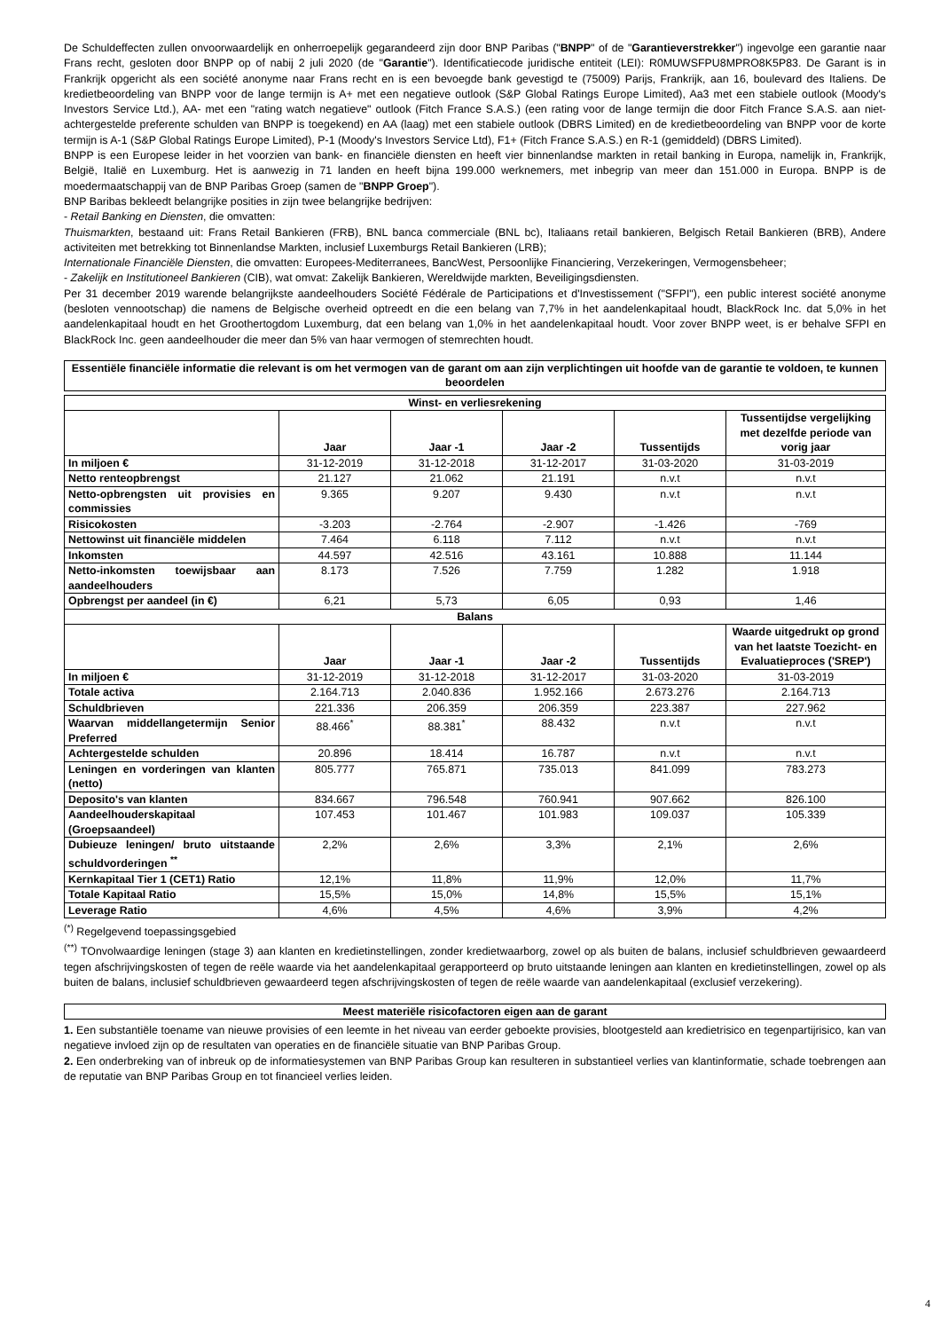De Schuldeffecten zullen onvoorwaardelijk en onherroepelijk gegarandeerd zijn door BNP Paribas ("BNPP" of de "Garantieverstrekker") ingevolge een garantie naar Frans recht, gesloten door BNPP op of nabij 2 juli 2020 (de "Garantie"). Identificatiecode juridische entiteit (LEI): R0MUWSFPU8MPRO8K5P83. De Garant is in Frankrijk opgericht als een société anonyme naar Frans recht en is een bevoegde bank gevestigd te (75009) Parijs, Frankrijk, aan 16, boulevard des Italiens. De kredietbeoordeling van BNPP voor de lange termijn is A+ met een negatieve outlook (S&P Global Ratings Europe Limited), Aa3 met een stabiele outlook (Moody's Investors Service Ltd.), AA- met een "rating watch negatieve" outlook (Fitch France S.A.S.) (een rating voor de lange termijn die door Fitch France S.A.S. aan niet-achtergestelde preferente schulden van BNPP is toegekend) en AA (laag) met een stabiele outlook (DBRS Limited) en de kredietbeoordeling van BNPP voor de korte termijn is A-1 (S&P Global Ratings Europe Limited), P-1 (Moody's Investors Service Ltd), F1+ (Fitch France S.A.S.) en R-1 (gemiddeld) (DBRS Limited).
BNPP is een Europese leider in het voorzien van bank- en financiële diensten en heeft vier binnenlandse markten in retail banking in Europa, namelijk in, Frankrijk, België, Italië en Luxemburg. Het is aanwezig in 71 landen en heeft bijna 199.000 werknemers, met inbegrip van meer dan 151.000 in Europa. BNPP is de moedermaatschappij van de BNP Paribas Groep (samen de "BNPP Groep").
BNP Baribas bekleedt belangrijke posities in zijn twee belangrijke bedrijven:
- Retail Banking en Diensten, die omvatten:
Thuismarkten, bestaand uit: Frans Retail Bankieren (FRB), BNL banca commerciale (BNL bc), Italiaans retail bankieren, Belgisch Retail Bankieren (BRB), Andere activiteiten met betrekking tot Binnenlandse Markten, inclusief Luxemburgs Retail Bankieren (LRB);
Internationale Financiële Diensten, die omvatten: Europees-Mediterranees, BancWest, Persoonlijke Financiering, Verzekeringen, Vermogensbeheer;
- Zakelijk en Institutioneel Bankieren (CIB), wat omvat: Zakelijk Bankieren, Wereldwijde markten, Beveiligingsdiensten.
Per 31 december 2019 warende belangrijkste aandeelhouders Société Fédérale de Participations et d'Investissement ("SFPI"), een public interest société anonyme (besloten vennootschap) die namens de Belgische overheid optreedt en die een belang van 7,7% in het aandelenkapitaal houdt, BlackRock Inc. dat 5,0% in het aandelenkapitaal houdt en het Groothertogdom Luxemburg, dat een belang van 1,0% in het aandelenkapitaal houdt. Voor zover BNPP weet, is er behalve SFPI en BlackRock Inc. geen aandeelhouder die meer dan 5% van haar vermogen of stemrechten houdt.
Essentiële financiële informatie die relevant is om het vermogen van de garant om aan zijn verplichtingen uit hoofde van de garantie te voldoen, te kunnen beoordelen
| Winst- en verliesrekening | | | | | |
| --- | --- | --- | --- | --- | --- |
| | Jaar | Jaar -1 | Jaar -2 | Tussentijds | Tussentijdse vergelijking met dezelfde periode van vorig jaar |
| In miljoen € | 31-12-2019 | 31-12-2018 | 31-12-2017 | 31-03-2020 | 31-03-2019 |
| Netto renteopbrengst | 21.127 | 21.062 | 21.191 | n.v.t | n.v.t |
| Netto-opbrengsten uit provisies en commissies | 9.365 | 9.207 | 9.430 | n.v.t | n.v.t |
| Risicokosten | -3.203 | -2.764 | -2.907 | -1.426 | -769 |
| Nettowinst uit financiële middelen | 7.464 | 6.118 | 7.112 | n.v.t | n.v.t |
| Inkomsten | 44.597 | 42.516 | 43.161 | 10.888 | 11.144 |
| Netto-inkomsten toewijsbaar aan aandeelhouders | 8.173 | 7.526 | 7.759 | 1.282 | 1.918 |
| Opbrengst per aandeel (in €) | 6,21 | 5,73 | 6,05 | 0,93 | 1,46 |
| Balans | | | | | |
| | Jaar | Jaar -1 | Jaar -2 | Tussentijds | Waarde uitgedrukt op grond van het laatste Toezicht- en Evaluatieproces ('SREP') |
| In miljoen € | 31-12-2019 | 31-12-2018 | 31-12-2017 | 31-03-2020 | 31-03-2019 |
| Totale activa | 2.164.713 | 2.040.836 | 1.952.166 | 2.673.276 | 2.164.713 |
| Schuldbrieven | 221.336 | 206.359 | 206.359 | 223.387 | 227.962 |
| Waarvan middellangetermijn Senior Preferred | 88.466<sup>*</sup> | 88.381<sup>*</sup> | 88.432 | n.v.t | n.v.t |
| Achtergestelde schulden | 20.896 | 18.414 | 16.787 | n.v.t | n.v.t |
| Leningen en vorderingen van klanten (netto) | 805.777 | 765.871 | 735.013 | 841.099 | 783.273 |
| Deposito's van klanten | 834.667 | 796.548 | 760.941 | 907.662 | 826.100 |
| Aandeelhouderskapitaal (Groepsaandeel) | 107.453 | 101.467 | 101.983 | 109.037 | 105.339 |
| Dubieuze leningen/ bruto uitstaande schuldvorderingen <sup>**</sup> | 2,2% | 2,6% | 3,3% | 2,1% | 2,6% |
| Kernkapitaal Tier 1 (CET1) Ratio | 12,1% | 11,8% | 11,9% | 12,0% | 11,7% |
| Totale Kapitaal Ratio | 15,5% | 15,0% | 14,8% | 15,5% | 15,1% |
| Leverage Ratio | 4,6% | 4,5% | 4,6% | 3,9% | 4,2% |
<sup>(*)</sup> Regelgevend toepassingsgebied
<sup>(**)</sup> TOnvolwaardige leningen (stage 3) aan klanten en kredietinstellingen, zonder kredietwaarborg, zowel op als buiten de balans, inclusief schuldbrieven gewaardeerd tegen afschrijvingskosten of tegen de reële waarde via het aandelenkapitaal gerapporteerd op bruto uitstaande leningen aan klanten en kredietinstellingen, zowel op als buiten de balans, inclusief schuldbrieven gewaardeerd tegen afschrijvingskosten of tegen de reële waarde van aandelenkapitaal (exclusief verzekering).
Meest materiële risicofactoren eigen aan de garant
1. Een substantiële toename van nieuwe provisies of een leemte in het niveau van eerder geboekte provisies, blootgesteld aan kredietrisico en tegenpartijrisico, kan van negatieve invloed zijn op de resultaten van operaties en de financiële situatie van BNP Paribas Group.
2. Een onderbreking van of inbreuk op de informatiesystemen van BNP Paribas Group kan resulteren in substantieel verlies van klantinformatie, schade toebrengen aan de reputatie van BNP Paribas Group en tot financieel verlies leiden.
4